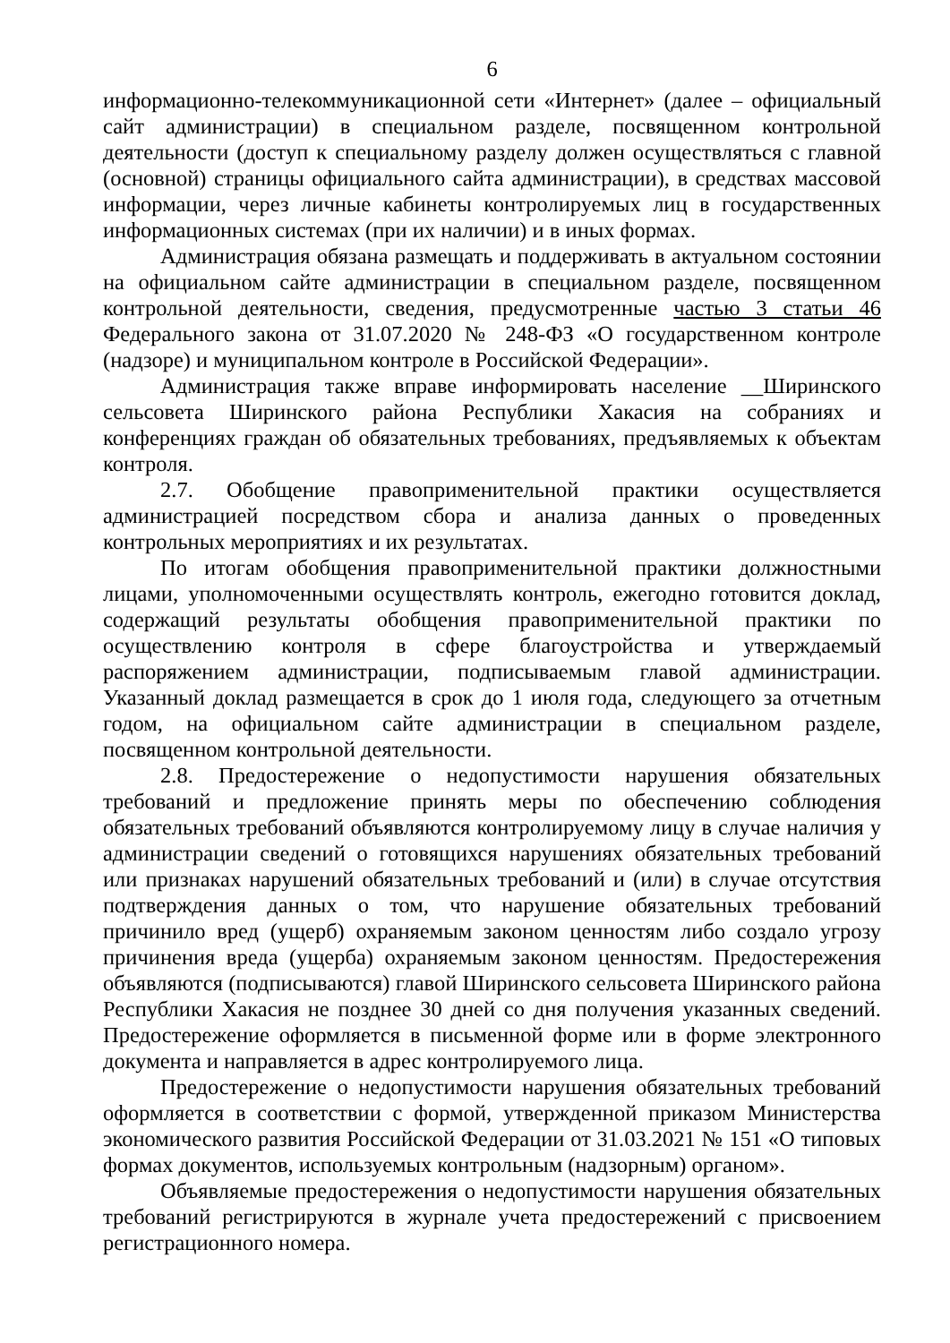6
информационно-телекоммуникационной сети «Интернет» (далее – официальный сайт администрации) в специальном разделе, посвященном контрольной деятельности (доступ к специальному разделу должен осуществляться с главной (основной) страницы официального сайта администрации), в средствах массовой информации, через личные кабинеты контролируемых лиц в государственных информационных системах (при их наличии) и в иных формах.
Администрация обязана размещать и поддерживать в актуальном состоянии на официальном сайте администрации в специальном разделе, посвященном контрольной деятельности, сведения, предусмотренные частью 3 статьи 46 Федерального закона от 31.07.2020 № 248-ФЗ «О государственном контроле (надзоре) и муниципальном контроле в Российской Федерации».
Администрация также вправе информировать население __Ширинского сельсовета Ширинского района Республики Хакасия на собраниях и конференциях граждан об обязательных требованиях, предъявляемых к объектам контроля.
2.7. Обобщение правоприменительной практики осуществляется администрацией посредством сбора и анализа данных о проведенных контрольных мероприятиях и их результатах.
По итогам обобщения правоприменительной практики должностными лицами, уполномоченными осуществлять контроль, ежегодно готовится доклад, содержащий результаты обобщения правоприменительной практики по осуществлению контроля в сфере благоустройства и утверждаемый распоряжением администрации, подписываемым главой администрации. Указанный доклад размещается в срок до 1 июля года, следующего за отчетным годом, на официальном сайте администрации в специальном разделе, посвященном контрольной деятельности.
2.8. Предостережение о недопустимости нарушения обязательных требований и предложение принять меры по обеспечению соблюдения обязательных требований объявляются контролируемому лицу в случае наличия у администрации сведений о готовящихся нарушениях обязательных требований или признаках нарушений обязательных требований и (или) в случае отсутствия подтверждения данных о том, что нарушение обязательных требований причинило вред (ущерб) охраняемым законом ценностям либо создало угрозу причинения вреда (ущерба) охраняемым законом ценностям. Предостережения объявляются (подписываются) главой Ширинского сельсовета Ширинского района Республики Хакасия не позднее 30 дней со дня получения указанных сведений. Предостережение оформляется в письменной форме или в форме электронного документа и направляется в адрес контролируемого лица.
Предостережение о недопустимости нарушения обязательных требований оформляется в соответствии с формой, утвержденной приказом Министерства экономического развития Российской Федерации от 31.03.2021 № 151 «О типовых формах документов, используемых контрольным (надзорным) органом».
Объявляемые предостережения о недопустимости нарушения обязательных требований регистрируются в журнале учета предостережений с присвоением регистрационного номера.